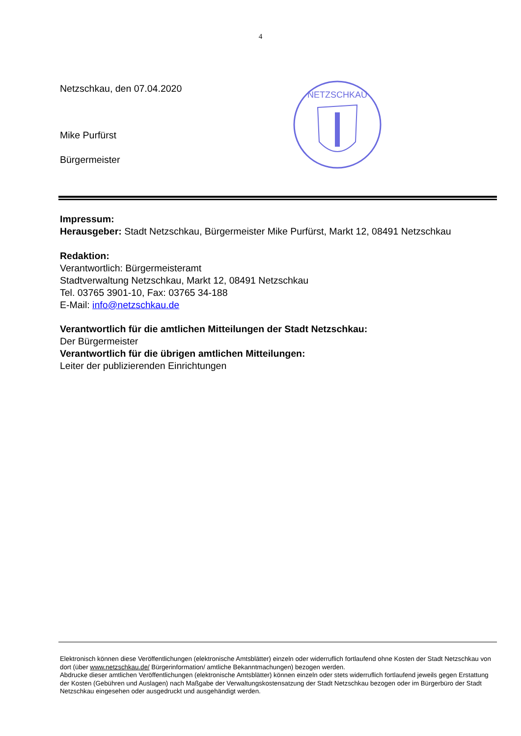4
Netzschkau, den 07.04.2020
Mike Purfürst
Bürgermeister
NETZSCHKAU
Impressum:
Herausgeber: Stadt Netzschkau, Bürgermeister Mike Purfürst, Markt 12, 08491 Netzschkau
Redaktion:
Verantwortlich: Bürgermeisteramt
Stadtverwaltung Netzschkau, Markt 12, 08491 Netzschkau
Tel. 03765 3901-10, Fax: 03765 34-188
E-Mail: info@netzschkau.de
Verantwortlich für die amtlichen Mitteilungen der Stadt Netzschkau:
Der Bürgermeister
Verantwortlich für die übrigen amtlichen Mitteilungen:
Leiter der publizierenden Einrichtungen
Elektronisch können diese Veröffentlichungen (elektronische Amtsblätter) einzeln oder widerruflich fortlaufend ohne Kosten der Stadt Netzschkau von dort (über www.netzschkau.de/ Bürgerinformation/ amtliche Bekanntmachungen) bezogen werden.
Abdrucke dieser amtlichen Veröffentlichungen (elektronische Amtsblätter) können einzeln oder stets widerruflich fortlaufend jeweils gegen Erstattung der Kosten (Gebühren und Auslagen) nach Maßgabe der Verwaltungskostensatzung der Stadt Netzschkau bezogen oder im Bürgerbüro der Stadt Netzschkau eingesehen oder ausgedruckt und ausgehändigt werden.